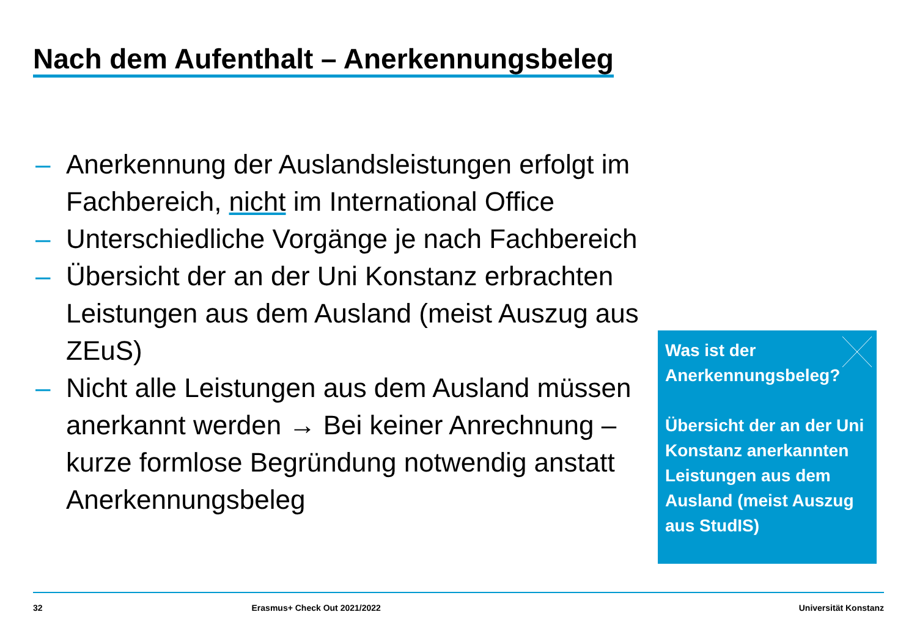Nach dem Aufenthalt – Anerkennungsbeleg
– Anerkennung der Auslandsleistungen erfolgt im Fachbereich, nicht im International Office
– Unterschiedliche Vorgänge je nach Fachbereich
– Übersicht der an der Uni Konstanz erbrachten Leistungen aus dem Ausland (meist Auszug aus ZEuS)
– Nicht alle Leistungen aus dem Ausland müssen anerkannt werden → Bei keiner Anrechnung – kurze formlose Begründung notwendig anstatt Anerkennungsbeleg
Was ist der
Anerkennungsbeleg?
Übersicht der an der Uni Konstanz anerkannten Leistungen aus dem Ausland (meist Auszug aus StudIS)
32 Erasmus+ Check Out 2021/2022 Universität Konstanz